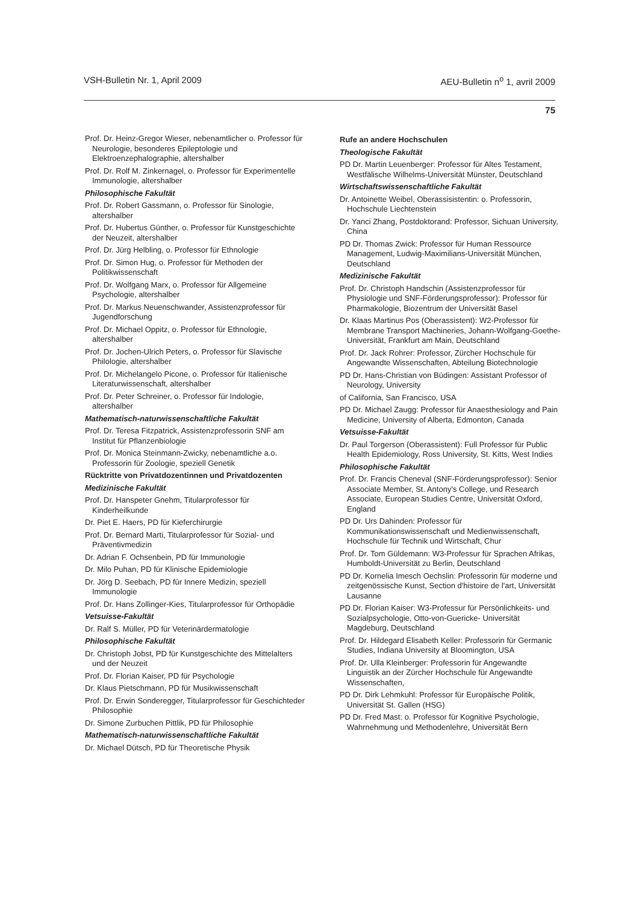VSH-Bulletin Nr. 1, April 2009 AEU-Bulletin n<sup>o</sup> 1, avril 2009
75
Prof. Dr. Heinz-Gregor Wieser, nebenamtlicher o. Professor für Neurologie, besonderes Epileptologie und Elektroenzephalographie, altershalber
Prof. Dr. Rolf M. Zinkernagel, o. Professor für Experimentelle Immunologie, altershalber
Philosophische Fakultät
Prof. Dr. Robert Gassmann, o. Professor für Sinologie, altershalber
Prof. Dr. Hubertus Günther, o. Professor für Kunstgeschichte der Neuzeit, altershalber
Prof. Dr. Jürg Helbling, o. Professor für Ethnologie
Prof. Dr. Simon Hug, o. Professor für Methoden der Politikwissenschaft
Prof. Dr. Wolfgang Marx, o. Professor für Allgemeine Psychologie, altershalber
Prof. Dr. Markus Neuenschwander, Assistenzprofessor für Jugendforschung
Prof. Dr. Michael Oppitz, o. Professor für Ethnologie, altershalber
Prof. Dr. Jochen-Ulrich Peters, o. Professor für Slavische Philologie, altershalber
Prof. Dr. Michelangelo Picone, o. Professor für Italienische Literaturwissenschaft, altershalber
Prof. Dr. Peter Schreiner, o. Professor für Indologie, altershalber
Mathematisch-naturwissenschaftliche Fakultät
Prof. Dr. Teresa Fitzpatrick, Assistenzprofessorin SNF am Institut für Pflanzenbiologie
Prof. Dr. Monica Steinmann-Zwicky, nebenamtliche a.o. Professorin für Zoologie, speziell Genetik
Rücktritte von Privatdozentinnen und Privatdozenten
Medizinische Fakultät
Prof. Dr. Hanspeter Gnehm, Titularprofessor für Kinderheilkunde
Dr. Piet E. Haers, PD für Kieferchirurgie
Prof. Dr. Bernard Marti, Titularprofessor für Sozial- und Präventivmedizin
Dr. Adrian F. Ochsenbein, PD für Immunologie
Dr. Milo Puhan, PD für Klinische Epidemiologie
Dr. Jörg D. Seebach, PD für Innere Medizin, speziell Immunologie
Prof. Dr. Hans Zollinger-Kies, Titularprofessor für Orthopädie
Vetsuisse-Fakultät
Dr. Ralf S. Müller, PD für Veterinärdermatologie
Philosophische Fakultät
Dr. Christoph Jobst, PD für Kunstgeschichte des Mittelalters und der Neuzeit
Prof. Dr. Florian Kaiser, PD für Psychologie
Dr. Klaus Pietschmann, PD für Musikwissenschaft
Prof. Dr. Erwin Sonderegger, Titularprofessor für Geschichteder Philosophie
Dr. Simone Zurbuchen Pittlik, PD für Philosophie
Mathematisch-naturwissenschaftliche Fakultät
Dr. Michael Dütsch, PD für Theoretische Physik
Rufe an andere Hochschulen
Theologische Fakultät
PD Dr. Martin Leuenberger: Professor für Altes Testament, Westfälische Wilhelms-Universität Münster, Deutschland
Wirtschaftswissenschaftliche Fakultät
Dr. Antoinette Weibel, Oberassisistentin: o. Professorin, Hochschule Liechtenstein
Dr. Yanci Zhang, Postdoktorand: Professor, Sichuan University, China
PD Dr. Thomas Zwick: Professor für Human Ressource Management, Ludwig-Maximilians-Universität München, Deutschland
Medizinische Fakultät
Prof. Dr. Christoph Handschin (Assistenzprofessor für Physiologie und SNF-Förderungsprofessor): Professor für Pharmakologie, Biozentrum der Universität Basel
Dr. Klaas Martinus Pos (Oberassistent): W2-Professor für Membrane Transport Machineries, Johann-Wolfgang-Goethe-Universität, Frankfurt am Main, Deutschland
Prof. Dr. Jack Rohrer: Professor, Zürcher Hochschule für Angewandte Wissenschaften, Abteilung Biotechnologie
PD Dr. Hans-Christian von Büdingen: Assistant Professor of Neurology, University
of California, San Francisco, USA
PD Dr. Michael Zaugg: Professor für Anaesthesiology and Pain Medicine, University of Alberta, Edmonton, Canada
Vetsuisse-Fakultät
Dr. Paul Torgerson (Oberassistent): Full Professor für Public Health Epidemiology, Ross University, St. Kitts, West Indies
Philosophische Fakultät
Prof. Dr. Francis Cheneval (SNF-Förderungsprofessor): Senior Associate Member, St. Antony's College, und Research Associate, European Studies Centre, Universität Oxford, England
PD Dr. Urs Dahinden: Professor für Kommunikationswissenschaft und Medienwissenschaft, Hochschule für Technik und Wirtschaft, Chur
Prof. Dr. Tom Güldemann: W3-Professur für Sprachen Afrikas, Humboldt-Universität zu Berlin, Deutschland
PD Dr. Kornelia Imesch Oechslin: Professorin für moderne und zeitgenössische Kunst, Section d'histoire de l'art, Universität Lausanne
PD Dr. Florian Kaiser: W3-Professur für Persönlichkeits- und Sozialpsychologie, Otto-von-Guericke- Universität Magdeburg, Deutschland
Prof. Dr. Hildegard Elisabeth Keller: Professorin für Germanic Studies, Indiana University at Bloomington, USA
Prof. Dr. Ulla Kleinberger: Professorin für Angewandte Linguistik an der Zürcher Hochschule für Angewandte Wissenschaften,
PD Dr. Dirk Lehmkuhl: Professor für Europäische Politik, Universität St. Gallen (HSG)
PD Dr. Fred Mast: o. Professor für Kognitive Psychologie, Wahrnehmung und Methodenlehre, Universität Bern